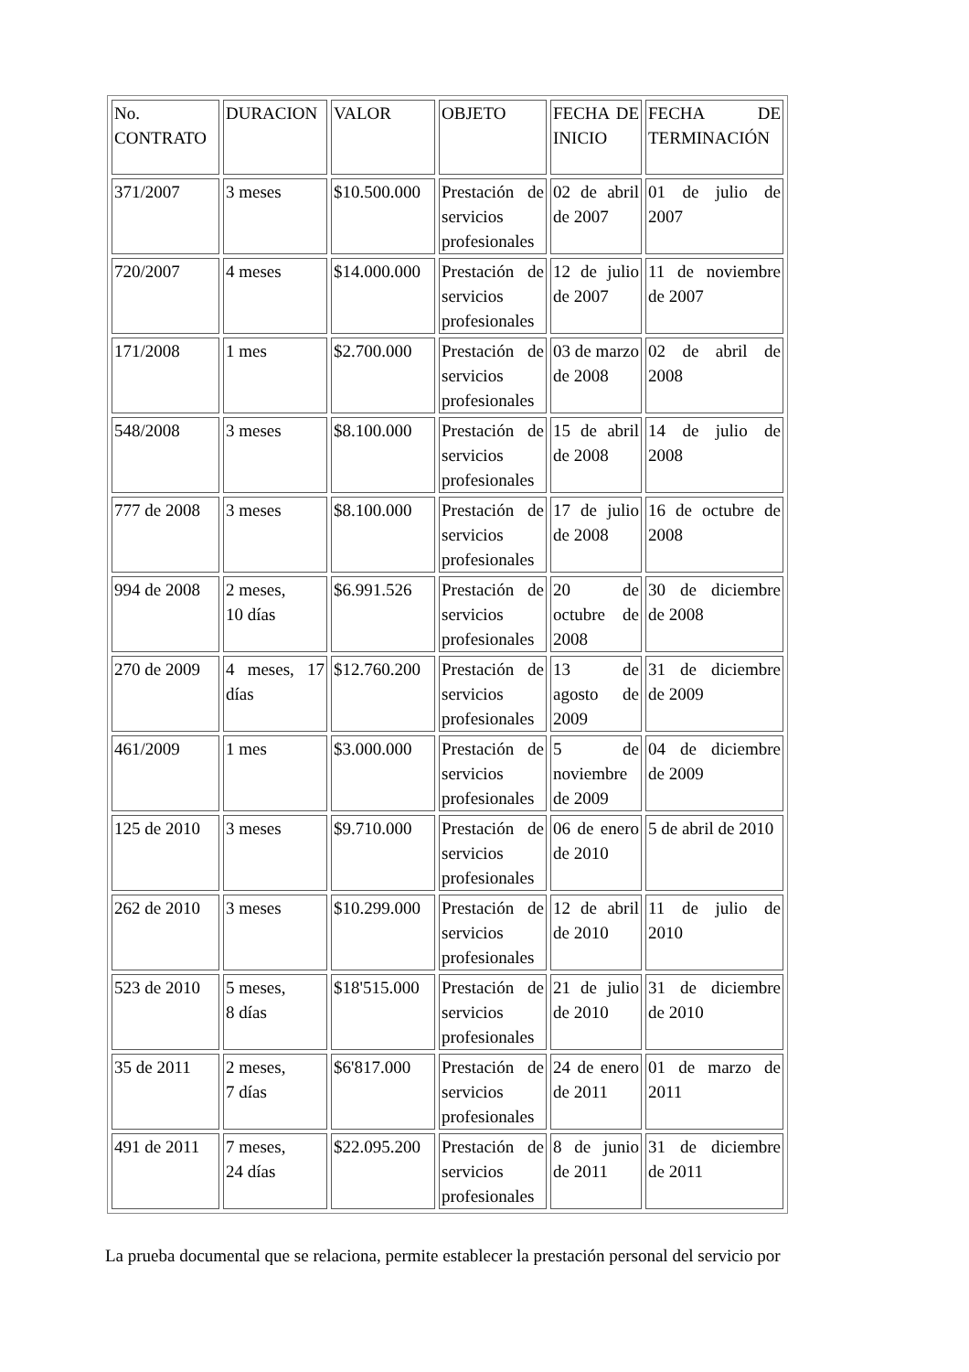| No. CONTRATO | DURACION | VALOR | OBJETO | FECHA DE INICIO | FECHA DE TERMINACIÓN |
| 371/2007 | 3 meses | $10.500.000 | Prestación de servicios profesionales | 02 de abril de 2007 | 01 de julio de 2007 |
| 720/2007 | 4 meses | $14.000.000 | Prestación de servicios profesionales | 12 de julio de 2007 | 11 de noviembre de 2007 |
| 171/2008 | 1 mes | $2.700.000 | Prestación de servicios profesionales | 03 de marzo de 2008 | 02 de abril de 2008 |
| 548/2008 | 3 meses | $8.100.000 | Prestación de servicios profesionales | 15 de abril de 2008 | 14 de julio de 2008 |
| 777 de 2008 | 3 meses | $8.100.000 | Prestación de servicios profesionales | 17 de julio de 2008 | 16 de octubre de 2008 |
| 994 de 2008 | 2 meses, 10 días | $6.991.526 | Prestación de servicios profesionales | 20 de octubre de 2008 | 30 de diciembre de 2008 |
| 270 de 2009 | 4 meses, 17 días | $12.760.200 | Prestación de servicios profesionales | 13 de agosto de 2009 | 31 de diciembre de 2009 |
| 461/2009 | 1 mes | $3.000.000 | Prestación de servicios profesionales | 5 de noviembre de 2009 | 04 de diciembre de 2009 |
| 125 de 2010 | 3 meses | $9.710.000 | Prestación de servicios profesionales | 06 de enero de 2010 | 5 de abril de 2010 |
| 262 de 2010 | 3 meses | $10.299.000 | Prestación de servicios profesionales | 12 de abril de 2010 | 11 de julio de 2010 |
| 523 de 2010 | 5 meses, 8 días | $18'515.000 | Prestación de servicios profesionales | 21 de julio de 2010 | 31 de diciembre de 2010 |
| 35 de 2011 | 2 meses, 7 días | $6'817.000 | Prestación de servicios profesionales | 24 de enero de 2011 | 01 de marzo de 2011 |
| 491 de 2011 | 7 meses, 24 días | $22.095.200 | Prestación de servicios profesionales | 8 de junio de 2011 | 31 de diciembre de 2011 |
La prueba documental que se relaciona, permite establecer la prestación personal del servicio por